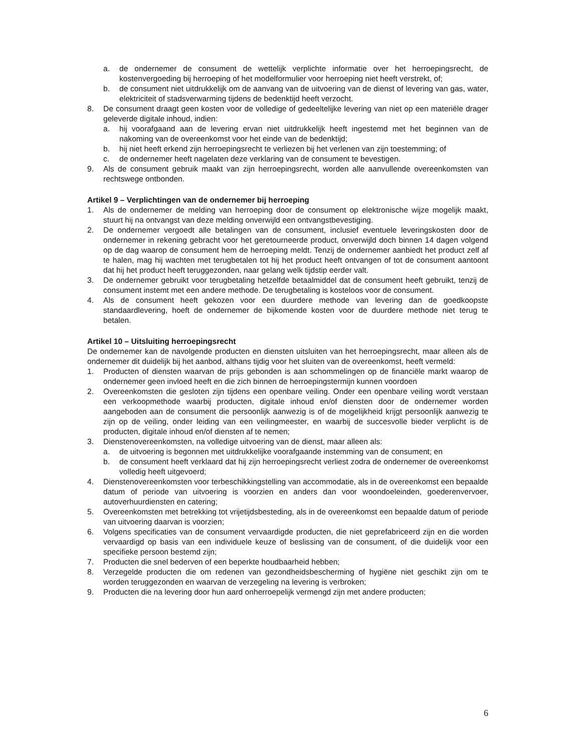a. de ondernemer de consument de wettelijk verplichte informatie over het herroepingsrecht, de kostenvergoeding bij herroeping of het modelformulier voor herroeping niet heeft verstrekt, of;
b. de consument niet uitdrukkelijk om de aanvang van de uitvoering van de dienst of levering van gas, water, elektriciteit of stadsverwarming tijdens de bedenktijd heeft verzocht.
8. De consument draagt geen kosten voor de volledige of gedeeltelijke levering van niet op een materiële drager geleverde digitale inhoud, indien:
a. hij voorafgaand aan de levering ervan niet uitdrukkelijk heeft ingestemd met het beginnen van de nakoming van de overeenkomst voor het einde van de bedenktijd;
b. hij niet heeft erkend zijn herroepingsrecht te verliezen bij het verlenen van zijn toestemming; of
c. de ondernemer heeft nagelaten deze verklaring van de consument te bevestigen.
9. Als de consument gebruik maakt van zijn herroepingsrecht, worden alle aanvullende overeenkomsten van rechtswege ontbonden.
Artikel 9 – Verplichtingen van de ondernemer bij herroeping
1. Als de ondernemer de melding van herroeping door de consument op elektronische wijze mogelijk maakt, stuurt hij na ontvangst van deze melding onverwijld een ontvangstbevestiging.
2. De ondernemer vergoedt alle betalingen van de consument, inclusief eventuele leveringskosten door de ondernemer in rekening gebracht voor het geretourneerde product, onverwijld doch binnen 14 dagen volgend op de dag waarop de consument hem de herroeping meldt. Tenzij de ondernemer aanbiedt het product zelf af te halen, mag hij wachten met terugbetalen tot hij het product heeft ontvangen of tot de consument aantoont dat hij het product heeft teruggezonden, naar gelang welk tijdstip eerder valt.
3. De ondernemer gebruikt voor terugbetaling hetzelfde betaalmiddel dat de consument heeft gebruikt, tenzij de consument instemt met een andere methode. De terugbetaling is kosteloos voor de consument.
4. Als de consument heeft gekozen voor een duurdere methode van levering dan de goedkoopste standaardlevering, hoeft de ondernemer de bijkomende kosten voor de duurdere methode niet terug te betalen.
Artikel 10 – Uitsluiting herroepingsrecht
De ondernemer kan de navolgende producten en diensten uitsluiten van het herroepingsrecht, maar alleen als de ondernemer dit duidelijk bij het aanbod, althans tijdig voor het sluiten van de overeenkomst, heeft vermeld:
1. Producten of diensten waarvan de prijs gebonden is aan schommelingen op de financiële markt waarop de ondernemer geen invloed heeft en die zich binnen de herroepingstermijn kunnen voordoen
2. Overeenkomsten die gesloten zijn tijdens een openbare veiling. Onder een openbare veiling wordt verstaan een verkoopmethode waarbij producten, digitale inhoud en/of diensten door de ondernemer worden aangeboden aan de consument die persoonlijk aanwezig is of de mogelijkheid krijgt persoonlijk aanwezig te zijn op de veiling, onder leiding van een veilingmeester, en waarbij de succesvolle bieder verplicht is de producten, digitale inhoud en/of diensten af te nemen;
3. Dienstenovereenkomsten, na volledige uitvoering van de dienst, maar alleen als:
a. de uitvoering is begonnen met uitdrukkelijke voorafgaande instemming van de consument; en
b. de consument heeft verklaard dat hij zijn herroepingsrecht verliest zodra de ondernemer de overeenkomst volledig heeft uitgevoerd;
4. Dienstenovereenkomsten voor terbeschikkingstelling van accommodatie, als in de overeenkomst een bepaalde datum of periode van uitvoering is voorzien en anders dan voor woondoeleinden, goederenvervoer, autoverhuurdiensten en catering;
5. Overeenkomsten met betrekking tot vrijetijdsbesteding, als in de overeenkomst een bepaalde datum of periode van uitvoering daarvan is voorzien;
6. Volgens specificaties van de consument vervaardigde producten, die niet geprefabriceerd zijn en die worden vervaardigd op basis van een individuele keuze of beslissing van de consument, of die duidelijk voor een specifieke persoon bestemd zijn;
7. Producten die snel bederven of een beperkte houdbaarheid hebben;
8. Verzegelde producten die om redenen van gezondheidsbescherming of hygiëne niet geschikt zijn om te worden teruggezonden en waarvan de verzegeling na levering is verbroken;
9. Producten die na levering door hun aard onherroepelijk vermengd zijn met andere producten;
6